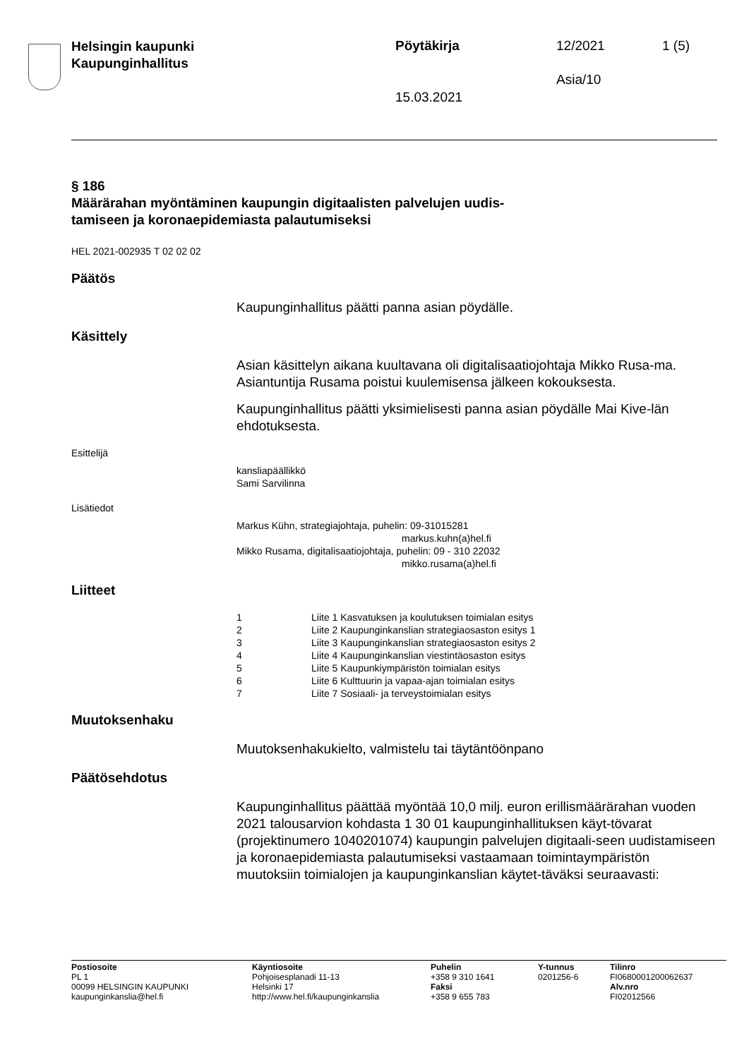Helsingin kaupunki
Kaupunginhallitus
Pöytäkirja 12/2021 1 (5)
Asia/10
15.03.2021
§ 186
Määrärahan myöntäminen kaupungin digitaalisten palvelujen uudis-
tamiseen ja koronaepidemiasta palautumiseksi
HEL 2021-002935 T 02 02 02
Päätös
Kaupunginhallitus päätti panna asian pöydälle.
Käsittely
Asian käsittelyn aikana kuultavana oli digitalisaatiojohtaja Mikko Rusa-ma. Asiantuntija Rusama poistui kuulemisensa jälkeen kokouksesta.
Kaupunginhallitus päätti yksimielisesti panna asian pöydälle Mai Kive-län ehdotuksesta.
Esittelijä
kansliapäällikkö
Sami Sarvilinna
Lisätiedot
Markus Kühn, strategiajohtaja, puhelin: 09-31015281
markus.kuhn(a)hel.fi
Mikko Rusama, digitalisaatiojohtaja, puhelin: 09 - 310 22032
mikko.rusama(a)hel.fi
Liitteet
| 1 | Liite 1 Kasvatuksen ja koulutuksen toimialan esitys |
| 2 | Liite 2 Kaupunginkanslian strategiaosaston esitys 1 |
| 3 | Liite 3 Kaupunginkanslian strategiaosaston esitys 2 |
| 4 | Liite 4 Kaupunginkanslian viestintäosaston esitys |
| 5 | Liite 5 Kaupunkiympäristön toimialan esitys |
| 6 | Liite 6 Kulttuurin ja vapaa-ajan toimialan esitys |
| 7 | Liite 7 Sosiaali- ja terveystoimialan esitys |
Muutoksenhaku
Muutoksenhakukielto, valmistelu tai täytäntöönpano
Päätösehdotus
Kaupunginhallitus päättää myöntää 10,0 milj. euron erillismäärärahan vuoden 2021 talousarvion kohdasta 1 30 01 kaupunginhallituksen käyt-tövarat (projektinumero 1040201074) kaupungin palvelujen digitaali-seen uudistamiseen ja koronaepidemiasta palautumiseksi vastaamaan toimintaympäristön muutoksiin toimialojen ja kaupunginkanslian käytet-täväksi seuraavasti:
Postiosoite
PL 1
00099 HELSINGIN KAUPUNKI
kaupunginkanslia@hel.fi
Käyntiosoite
Pohjoisesplanadi 11-13
Helsinki 17
http://www.hel.fi/kaupunginkanslia
Puhelin
+358 9 310 1641
Faksi
+358 9 655 783
Y-tunnus
0201256-6
Tilinro
FI0680001200062637
Alv.nro
FI02012566